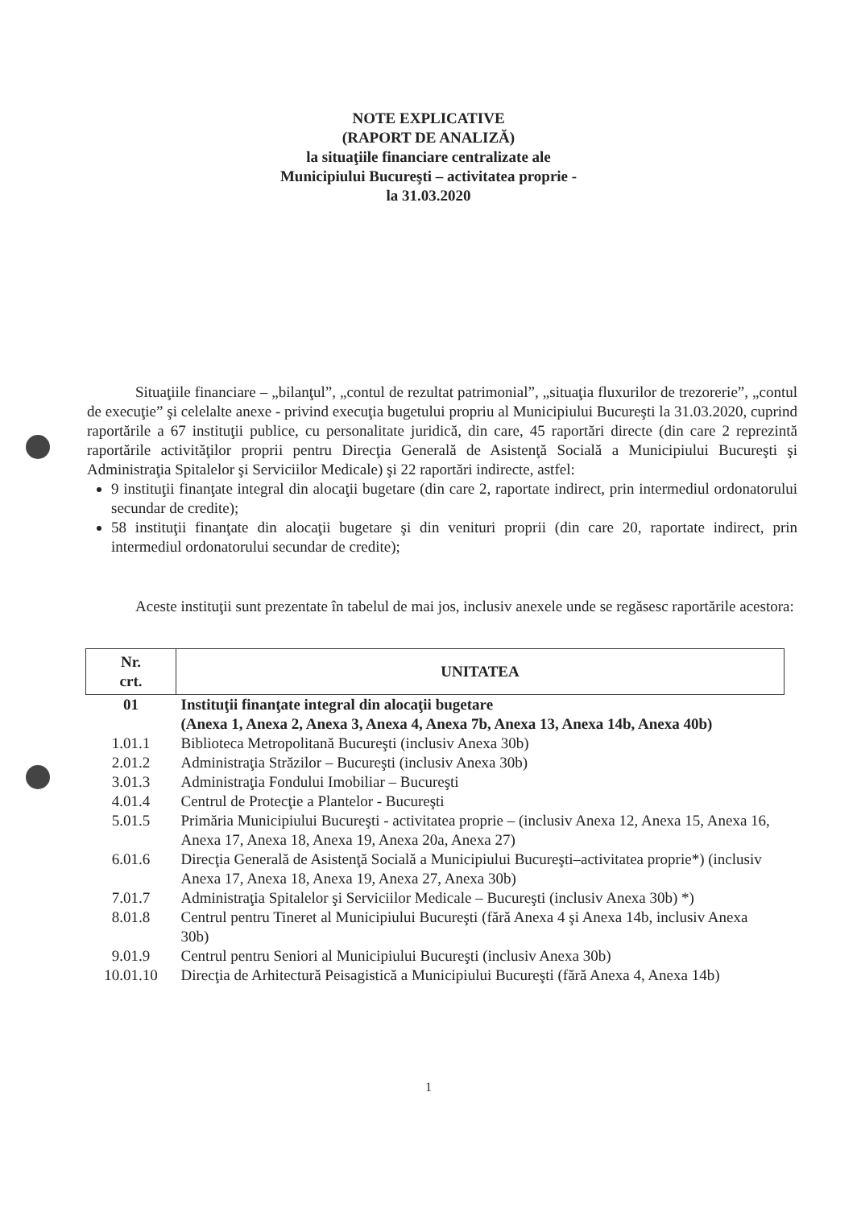NOTE EXPLICATIVE
(RAPORT DE ANALIZĂ)
la situaţiile financiare centralizate ale
Municipiului Bucureşti – activitatea proprie -
la 31.03.2020
Situaţiile financiare – „bilanţul”, „contul de rezultat patrimonial”, „situaţia fluxurilor de trezorerie”, „contul de execuţie” şi celelalte anexe - privind execuţia bugetului propriu al Municipiului Bucureşti la 31.03.2020, cuprind raportările a 67 instituţii publice, cu personalitate juridică, din care, 45 raportări directe (din care 2 reprezintă raportările activităţilor proprii pentru Direcţia Generală de Asistenţă Socială a Municipiului Bucureşti şi Administraţia Spitalelor şi Serviciilor Medicale) şi 22 raportări indirecte, astfel:
9 instituţii finanţate integral din alocaţii bugetare (din care 2, raportate indirect, prin intermediul ordonatorului secundar de credite);
58 instituţii finanţate din alocaţii bugetare şi din venituri proprii (din care 20, raportate indirect, prin intermediul ordonatorului secundar de credite);
Aceste instituţii sunt prezentate în tabelul de mai jos, inclusiv anexele unde se regăsesc raportările acestora:
| Nr. crt. | UNITATEA |
| --- | --- |
| 01 | Instituţii finanţate integral din alocaţii bugetare (Anexa 1, Anexa 2, Anexa 3, Anexa 4, Anexa 7b, Anexa 13, Anexa 14b, Anexa 40b) |
| 1.01.1 | Biblioteca Metropolitană Bucureşti (inclusiv Anexa 30b) |
| 2.01.2 | Administraţia Străzilor – Bucureşti (inclusiv Anexa 30b) |
| 3.01.3 | Administraţia Fondului Imobiliar – Bucureşti |
| 4.01.4 | Centrul de Protecţie a Plantelor - Bucureşti |
| 5.01.5 | Primăria Municipiului Bucureşti - activitatea proprie – (inclusiv Anexa 12, Anexa 15, Anexa 16, Anexa 17, Anexa 18, Anexa 19, Anexa 20a, Anexa 27) |
| 6.01.6 | Direcţia Generală de Asistenţă Socială a Municipiului Bucureşti–activitatea proprie*) (inclusiv Anexa 17, Anexa 18, Anexa 19, Anexa 27, Anexa 30b) |
| 7.01.7 | Administraţia Spitalelor şi Serviciilor Medicale – Bucureşti (inclusiv Anexa 30b) *) |
| 8.01.8 | Centrul pentru Tineret al Municipiului Bucureşti (fără Anexa 4 şi Anexa 14b, inclusiv Anexa 30b) |
| 9.01.9 | Centrul pentru Seniori al Municipiului Bucureşti (inclusiv Anexa 30b) |
| 10.01.10 | Direcţia de Arhitectură Peisagistică a Municipiului Bucureşti (fără Anexa 4, Anexa 14b) |
1